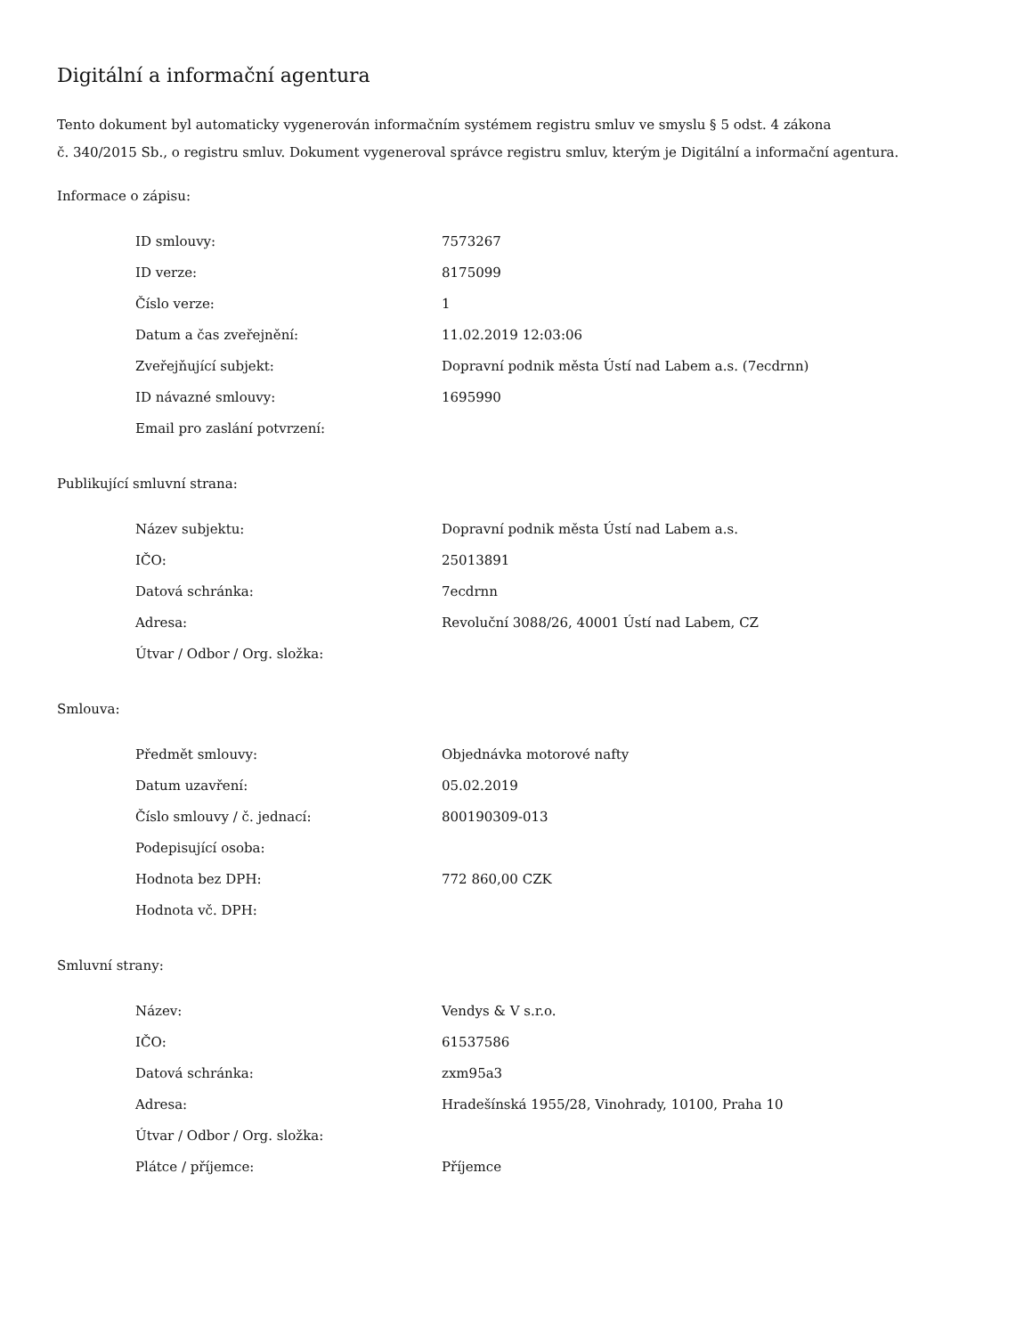Digitální a informační agentura
Tento dokument byl automaticky vygenerován informačním systémem registru smluv ve smyslu § 5 odst. 4 zákona
č. 340/2015 Sb., o registru smluv. Dokument vygeneroval správce registru smluv, kterým je Digitální a informační agentura.
Informace o zápisu:
| ID smlouvy: | 7573267 |
| ID verze: | 8175099 |
| Číslo verze: | 1 |
| Datum a čas zveřejnění: | 11.02.2019 12:03:06 |
| Zveřejňující subjekt: | Dopravní podnik města Ústí nad Labem a.s. (7ecdrnn) |
| ID návazné smlouvy: | 1695990 |
| Email pro zaslání potvrzení: | |
Publikující smluvní strana:
| Název subjektu: | Dopravní podnik města Ústí nad Labem a.s. |
| IČO: | 25013891 |
| Datová schránka: | 7ecdrnn |
| Adresa: | Revoluční 3088/26, 40001 Ústí nad Labem, CZ |
| Útvar / Odbor / Org. složka: | |
Smlouva:
| Předmět smlouvy: | Objednávka motorové nafty |
| Datum uzavření: | 05.02.2019 |
| Číslo smlouvy / č. jednací: | 800190309-013 |
| Podepisující osoba: | |
| Hodnota bez DPH: | 772 860,00 CZK |
| Hodnota vč. DPH: | |
Smluvní strany:
| Název: | Vendys & V s.r.o. |
| IČO: | 61537586 |
| Datová schránka: | zxm95a3 |
| Adresa: | Hradešínská 1955/28, Vinohrady, 10100, Praha 10 |
| Útvar / Odbor / Org. složka: | |
| Plátce / příjemce: | Příjemce |